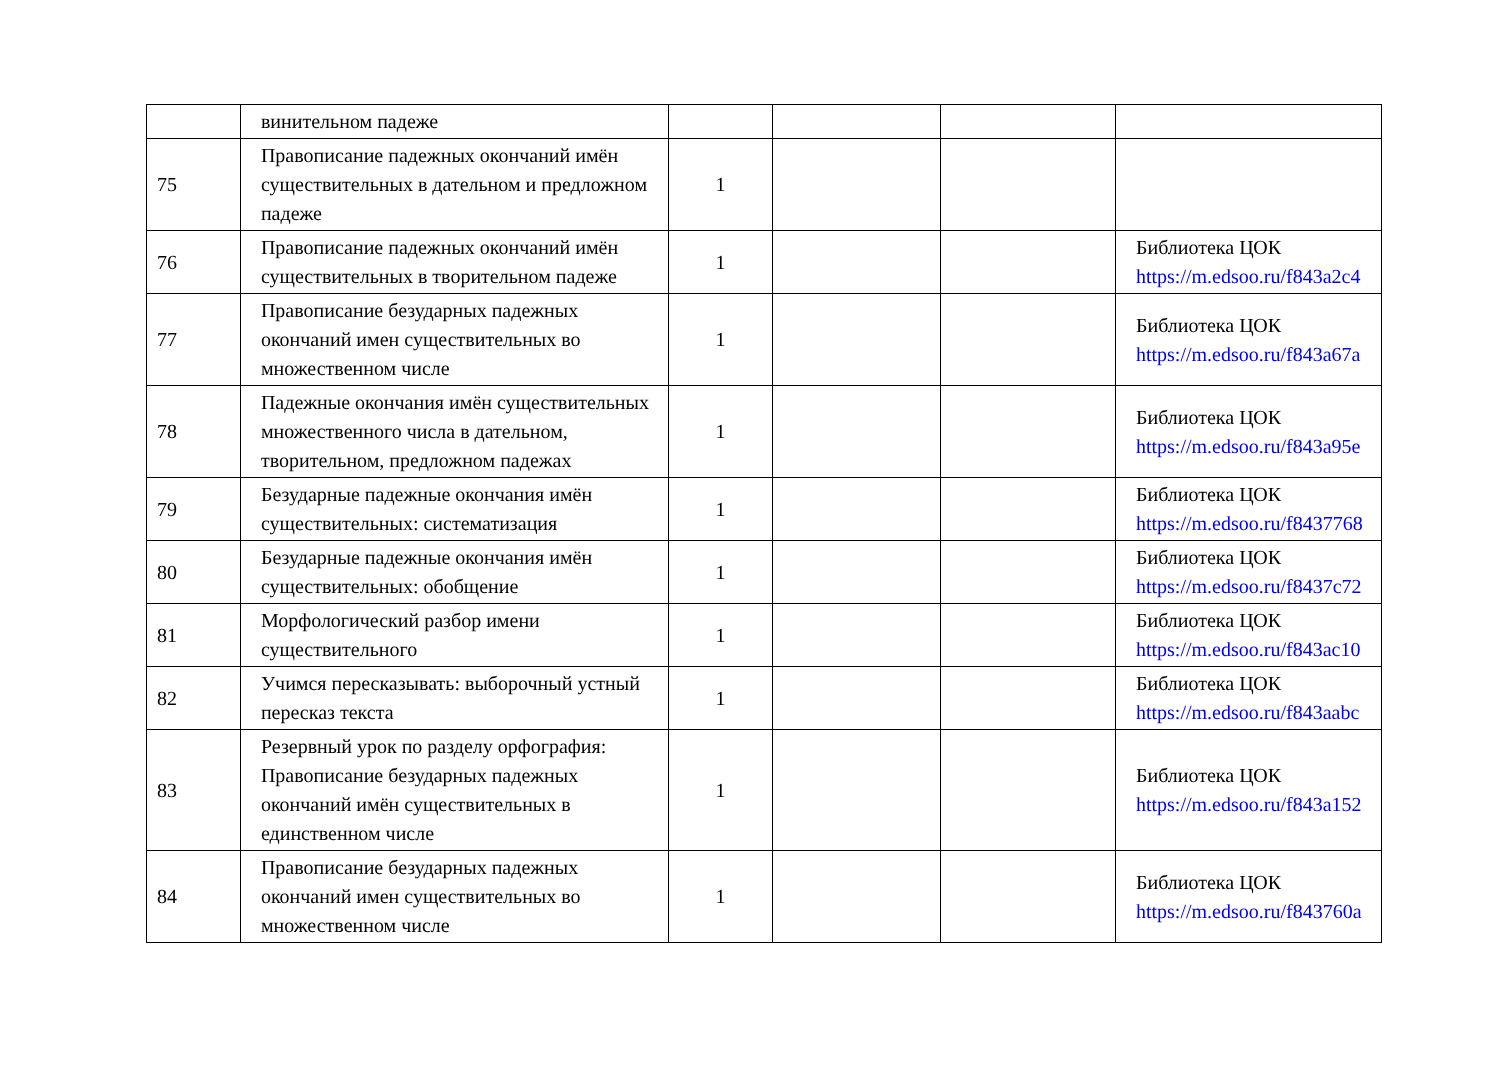| | винительном падеже | | | | |
| 75 | Правописание падежных окончаний имён существительных в дательном и предложном падеже | 1 | | | |
| 76 | Правописание падежных окончаний имён существительных в творительном падеже | 1 | | | Библиотека ЦОК https://m.edsoo.ru/f843a2c4 |
| 77 | Правописание безударных падежных окончаний имен существительных во множественном числе | 1 | | | Библиотека ЦОК https://m.edsoo.ru/f843a67a |
| 78 | Падежные окончания имён существительных множественного числа в дательном, творительном, предложном падежах | 1 | | | Библиотека ЦОК https://m.edsoo.ru/f843a95e |
| 79 | Безударные падежные окончания имён существительных: систематизация | 1 | | | Библиотека ЦОК https://m.edsoo.ru/f8437768 |
| 80 | Безударные падежные окончания имён существительных: обобщение | 1 | | | Библиотека ЦОК https://m.edsoo.ru/f8437c72 |
| 81 | Морфологический разбор имени существительного | 1 | | | Библиотека ЦОК https://m.edsoo.ru/f843ac10 |
| 82 | Учимся пересказывать: выборочный устный пересказ текста | 1 | | | Библиотека ЦОК https://m.edsoo.ru/f843aabc |
| 83 | Резервный урок по разделу орфография: Правописание безударных падежных окончаний имён существительных в единственном числе | 1 | | | Библиотека ЦОК https://m.edsoo.ru/f843a152 |
| 84 | Правописание безударных падежных окончаний имен существительных во множественном числе | 1 | | | Библиотека ЦОК https://m.edsoo.ru/f843760a |